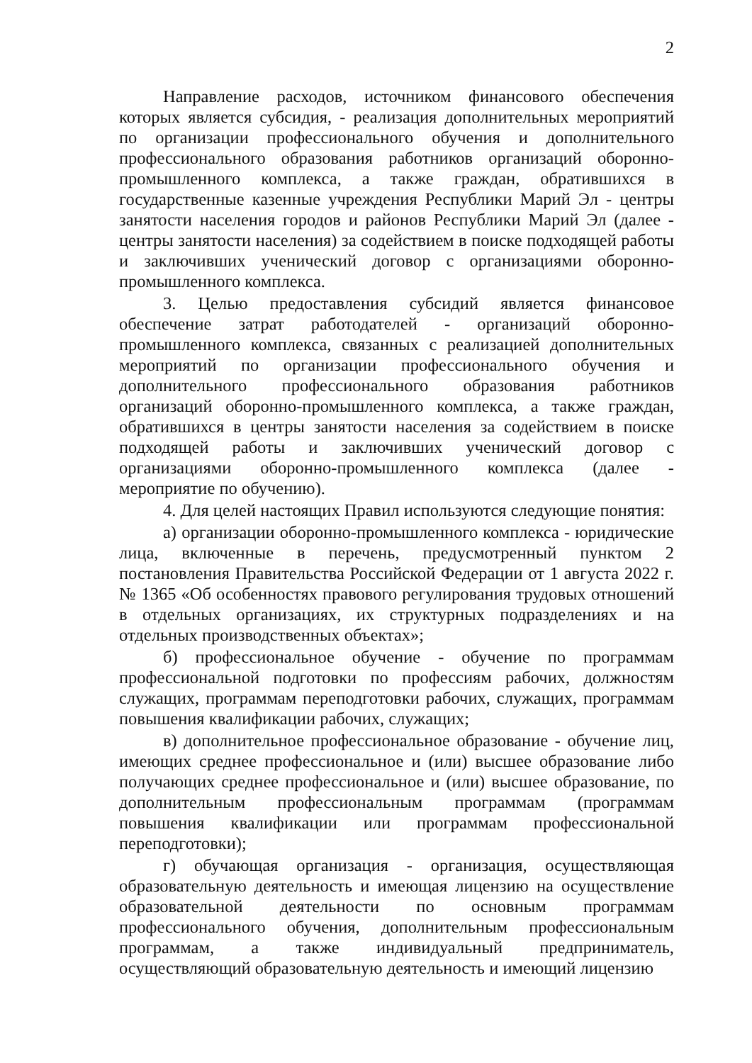2
Направление расходов, источником финансового обеспечения которых является субсидия, - реализация дополнительных мероприятий по организации профессионального обучения и дополнительного профессионального образования работников организаций оборонно-промышленного комплекса, а также граждан, обратившихся в государственные казенные учреждения Республики Марий Эл - центры занятости населения городов и районов Республики Марий Эл (далее - центры занятости населения) за содействием в поиске подходящей работы и заключивших ученический договор с организациями оборонно-промышленного комплекса.
3. Целью предоставления субсидий является финансовое обеспечение затрат работодателей - организаций оборонно-промышленного комплекса, связанных с реализацией дополнительных мероприятий по организации профессионального обучения и дополнительного профессионального образования работников организаций оборонно-промышленного комплекса, а также граждан, обратившихся в центры занятости населения за содействием в поиске подходящей работы и заключивших ученический договор с организациями оборонно-промышленного комплекса (далее - мероприятие по обучению).
4. Для целей настоящих Правил используются следующие понятия:
а) организации оборонно-промышленного комплекса - юридические лица, включенные в перечень, предусмотренный пунктом 2 постановления Правительства Российской Федерации от 1 августа 2022 г. № 1365 «Об особенностях правового регулирования трудовых отношений в отдельных организациях, их структурных подразделениях и на отдельных производственных объектах»;
б) профессиональное обучение - обучение по программам профессиональной подготовки по профессиям рабочих, должностям служащих, программам переподготовки рабочих, служащих, программам повышения квалификации рабочих, служащих;
в) дополнительное профессиональное образование - обучение лиц, имеющих среднее профессиональное и (или) высшее образование либо получающих среднее профессиональное и (или) высшее образование, по дополнительным профессиональным программам (программам повышения квалификации или программам профессиональной переподготовки);
г) обучающая организация - организация, осуществляющая образовательную деятельность и имеющая лицензию на осуществление образовательной деятельности по основным программам профессионального обучения, дополнительным профессиональным программам, а также индивидуальный предприниматель, осуществляющий образовательную деятельность и имеющий лицензию